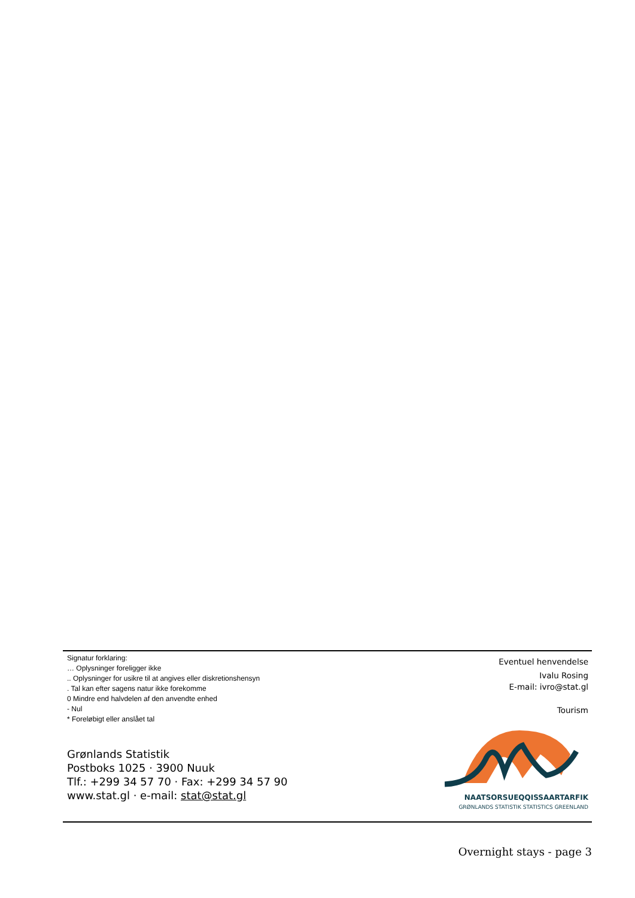Signatur forklaring:
… Oplysninger foreligger ikke
.. Oplysninger for usikre til at angives eller diskretionshensyn
. Tal kan efter sagens natur ikke forekomme
0 Mindre end halvdelen af den anvendte enhed
- Nul
* Foreløbigt eller anslået tal
Grønlands Statistik
Postboks 1025 · 3900 Nuuk
Tlf.: +299 34 57 70 · Fax: +299 34 57 90
www.stat.gl · e-mail: stat@stat.gl
Eventuel henvendelse
Ivalu Rosing
E-mail: ivro@stat.gl
Tourism
NAATSORSUEQQISSAARTARFIK
GRØNLANDS STATISTIK STATISTICS GREENLAND
Overnight stays - page 3